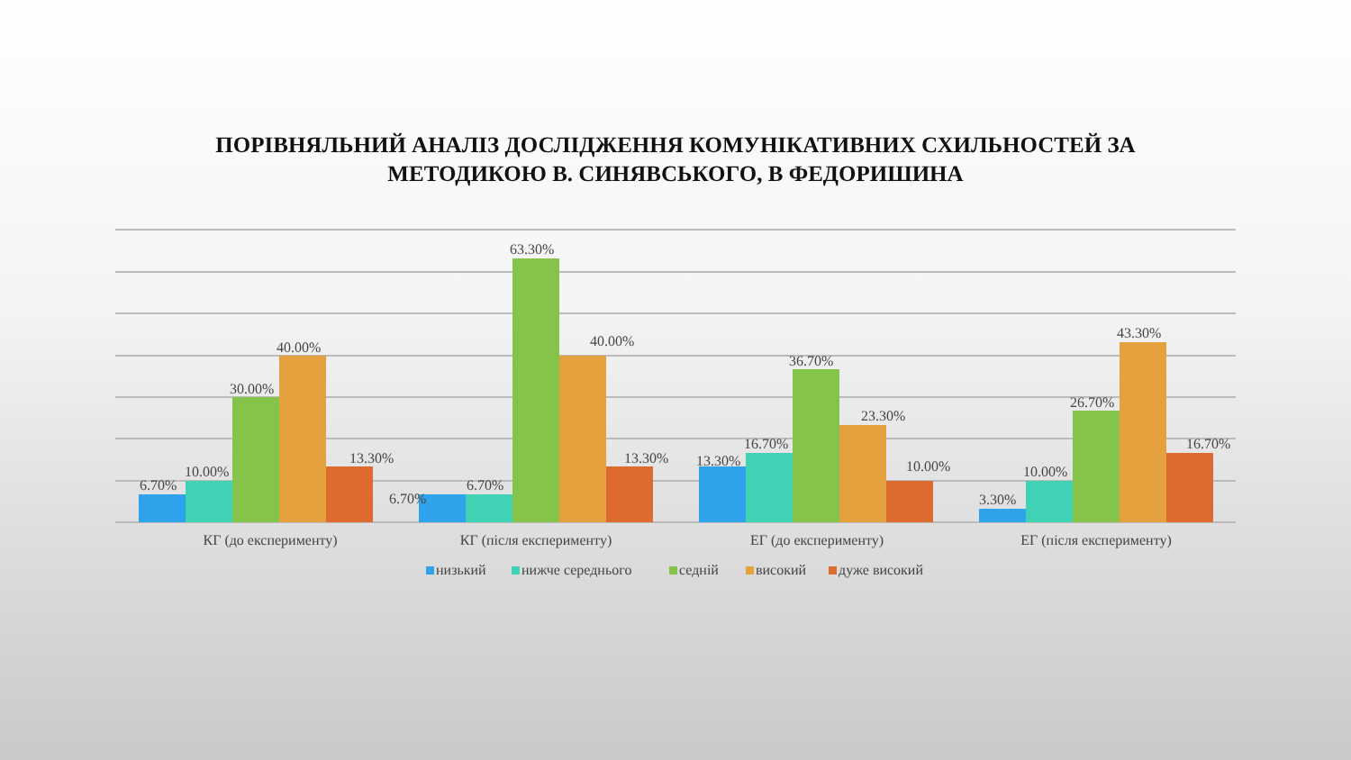ПОРІВНЯЛЬНИЙ АНАЛІЗ ДОСЛІДЖЕННЯ КОМУНІКАТИВНИХ СХИЛЬНОСТЕЙ ЗА
МЕТОДИКОЮ В. СИНЯВСЬКОГО, В ФЕДОРИШИНА
6.70%
10.00%
30.00%
40.00%
13.30%
6.70%
6.70%
63.30%
40.00%
13.30%
13.30%
16.70%
36.70%
23.30%
10.00%
3.30%
10.00%
26.70%
43.30%
16.70%
КГ (до експерименту)
КГ (після експерименту)
ЕГ (до експерименту)
ЕГ (після експерименту)
низький
нижче середнього
седній
високий
дуже високий